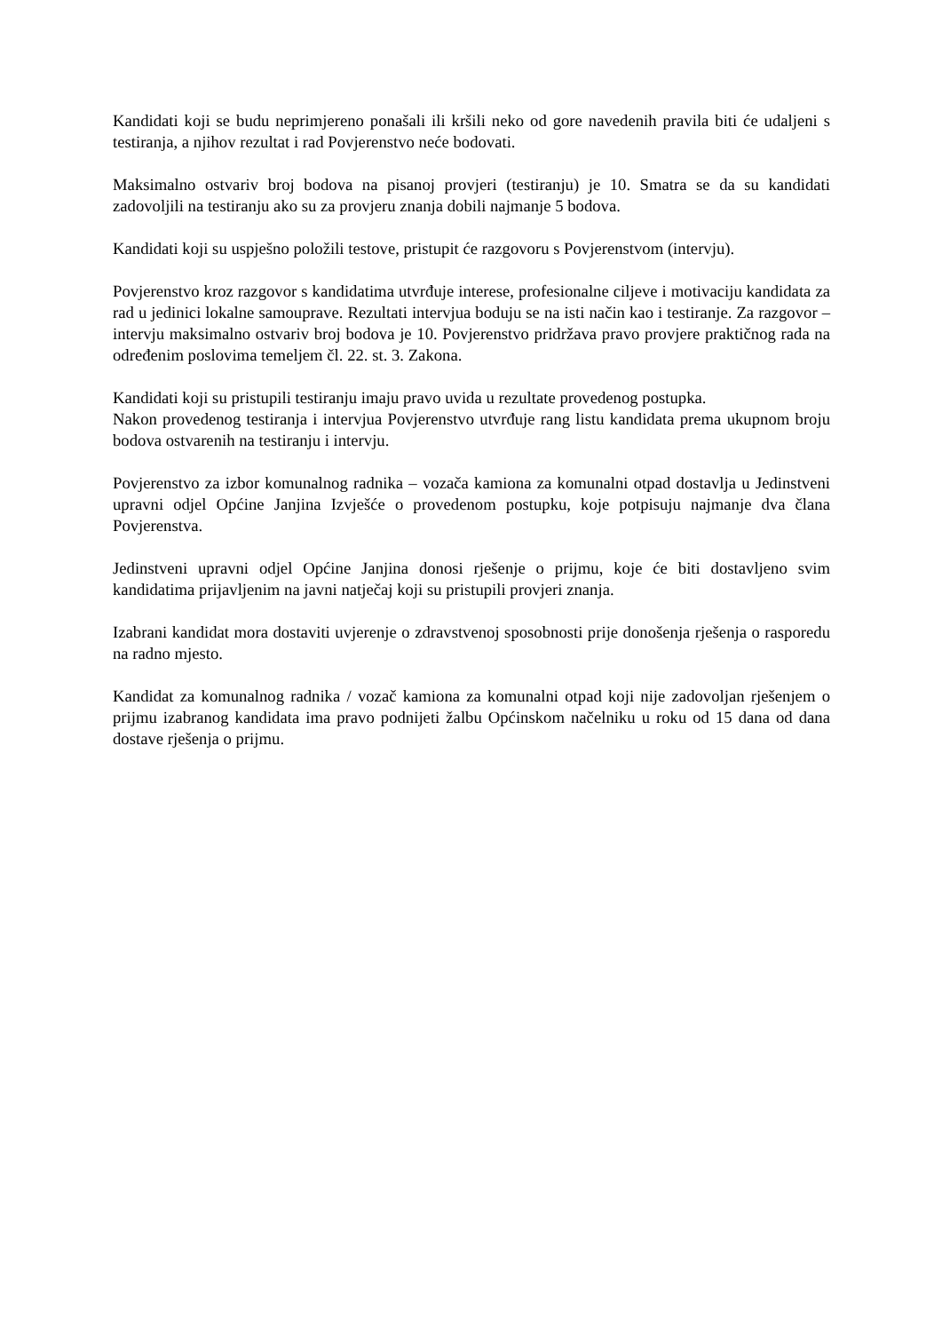Kandidati koji se budu neprimjereno ponašali ili kršili neko od gore navedenih pravila biti će udaljeni s testiranja, a njihov rezultat i rad Povjerenstvo neće bodovati.
Maksimalno ostvariv broj bodova na pisanoj provjeri (testiranju) je 10. Smatra se da su kandidati zadovoljili na testiranju ako su za provjeru znanja dobili najmanje 5 bodova.
Kandidati koji su uspješno položili testove, pristupit će razgovoru s Povjerenstvom (intervju).
Povjerenstvo kroz razgovor s kandidatima utvrđuje interese, profesionalne ciljeve i motivaciju kandidata za rad u jedinici lokalne samouprave. Rezultati intervjua boduju se na isti način kao i testiranje. Za razgovor – intervju maksimalno ostvariv broj bodova je 10. Povjerenstvo pridržava pravo provjere praktičnog rada na određenim poslovima temeljem čl. 22. st. 3. Zakona.
Kandidati koji su pristupili testiranju imaju pravo uvida u rezultate provedenog postupka.
Nakon provedenog testiranja i intervjua Povjerenstvo utvrđuje rang listu kandidata prema ukupnom broju bodova ostvarenih na testiranju i intervju.
Povjerenstvo za izbor komunalnog radnika – vozača kamiona za komunalni otpad dostavlja u Jedinstveni upravni odjel Općine Janjina Izvješće o provedenom postupku, koje potpisuju najmanje dva člana Povjerenstva.
Jedinstveni upravni odjel Općine Janjina donosi rješenje o prijmu, koje će biti dostavljeno svim kandidatima prijavljenim na javni natječaj koji su pristupili provjeri znanja.
Izabrani kandidat mora dostaviti uvjerenje o zdravstvenoj sposobnosti prije donošenja rješenja o rasporedu na radno mjesto.
Kandidat za komunalnog radnika / vozač kamiona za komunalni otpad koji nije zadovoljan rješenjem o prijmu izabranog kandidata ima pravo podnijeti žalbu Općinskom načelniku u roku od 15 dana od dana dostave rješenja o prijmu.